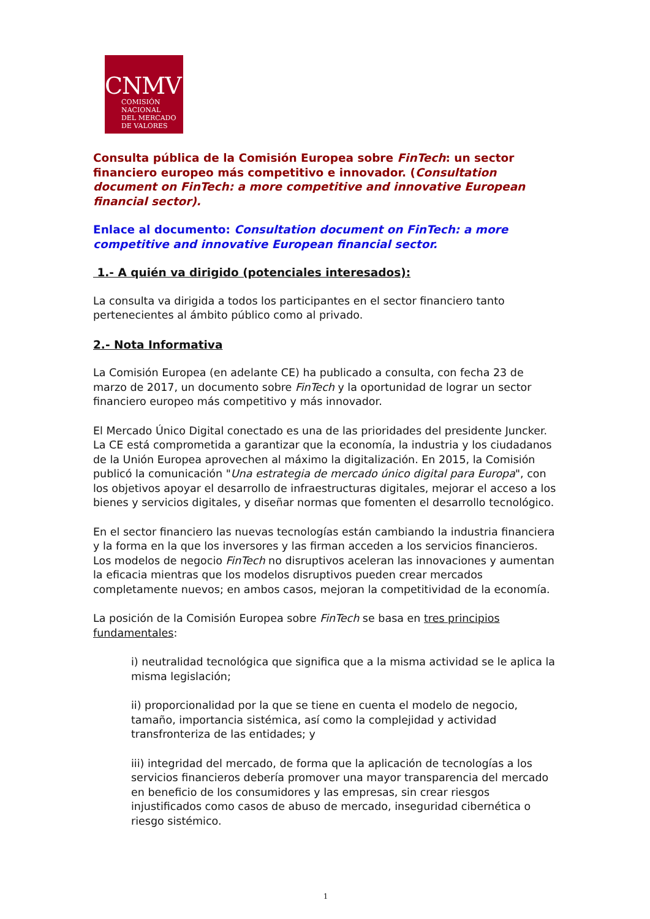CNMV
COMISIÓN
NACIONAL
DEL MERCADO
DE VALORES
Consulta pública de la Comisión Europea sobre FinTech: un sector financiero europeo más competitivo e innovador. (Consultation document on FinTech: a more competitive and innovative European financial sector).
Enlace al documento: Consultation document on FinTech: a more competitive and innovative European financial sector.
1.- A quién va dirigido (potenciales interesados):
La consulta va dirigida a todos los participantes en el sector financiero tanto pertenecientes al ámbito público como al privado.
2.- Nota Informativa
La Comisión Europea (en adelante CE) ha publicado a consulta, con fecha 23 de marzo de 2017, un documento sobre FinTech y la oportunidad de lograr un sector financiero europeo más competitivo y más innovador.
El Mercado Único Digital conectado es una de las prioridades del presidente Juncker. La CE está comprometida a garantizar que la economía, la industria y los ciudadanos de la Unión Europea aprovechen al máximo la digitalización. En 2015, la Comisión publicó la comunicación "Una estrategia de mercado único digital para Europa", con los objetivos apoyar el desarrollo de infraestructuras digitales, mejorar el acceso a los bienes y servicios digitales, y diseñar normas que fomenten el desarrollo tecnológico.
En el sector financiero las nuevas tecnologías están cambiando la industria financiera y la forma en la que los inversores y las firman acceden a los servicios financieros. Los modelos de negocio FinTech no disruptivos aceleran las innovaciones y aumentan la eficacia mientras que los modelos disruptivos pueden crear mercados completamente nuevos; en ambos casos, mejoran la competitividad de la economía.
La posición de la Comisión Europea sobre FinTech se basa en tres principios fundamentales:
i) neutralidad tecnológica que significa que a la misma actividad se le aplica la misma legislación;
ii) proporcionalidad por la que se tiene en cuenta el modelo de negocio, tamaño, importancia sistémica, así como la complejidad y actividad transfronteriza de las entidades; y
iii) integridad del mercado, de forma que la aplicación de tecnologías a los servicios financieros debería promover una mayor transparencia del mercado en beneficio de los consumidores y las empresas, sin crear riesgos injustificados como casos de abuso de mercado, inseguridad cibernética o riesgo sistémico.
1